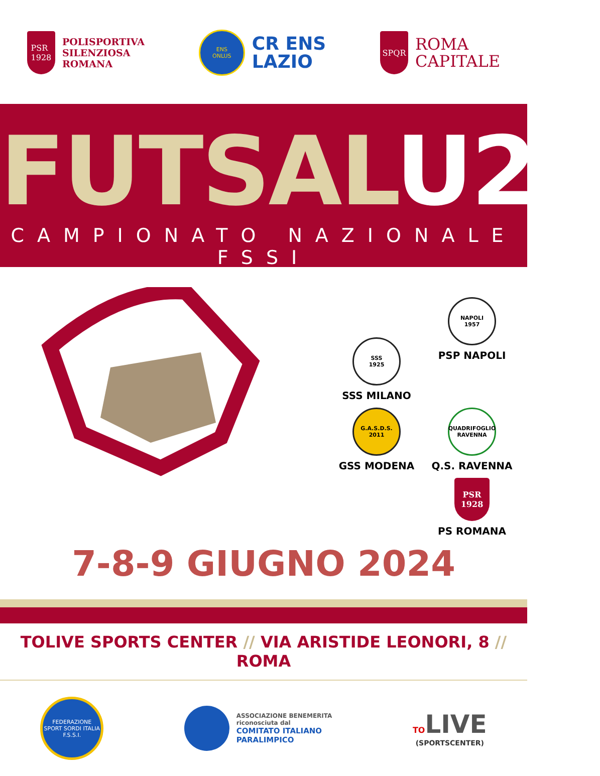PSR
1928
POLISPORTIVA
SILENZIOSA
ROMANA
ENS
ONLUS
CR ENS
LAZIO
SPQR
ROMA
CAPITALE
FUTSALU21
CAMPIONATO NAZIONALE FSSI
SSS
1925
SSS MILANO
NAPOLI
1957
PSP NAPOLI
G.A.S.D.S.
2011
GSS MODENA
QUADRIFOGLIO
RAVENNA
Q.S. RAVENNA
PSR
1928
PS ROMANA
7-8-9 GIUGNO 2024
TOLIVE SPORTS CENTER // VIA ARISTIDE LEONORI, 8 // ROMA
FEDERAZIONE SPORT SORDI ITALIA
F.S.S.I.
ASSOCIAZIONE BENEMERITA
riconosciuta dal
COMITATO ITALIANO
PARALIMPICO
TOLIVE
(SPORTSCENTER)